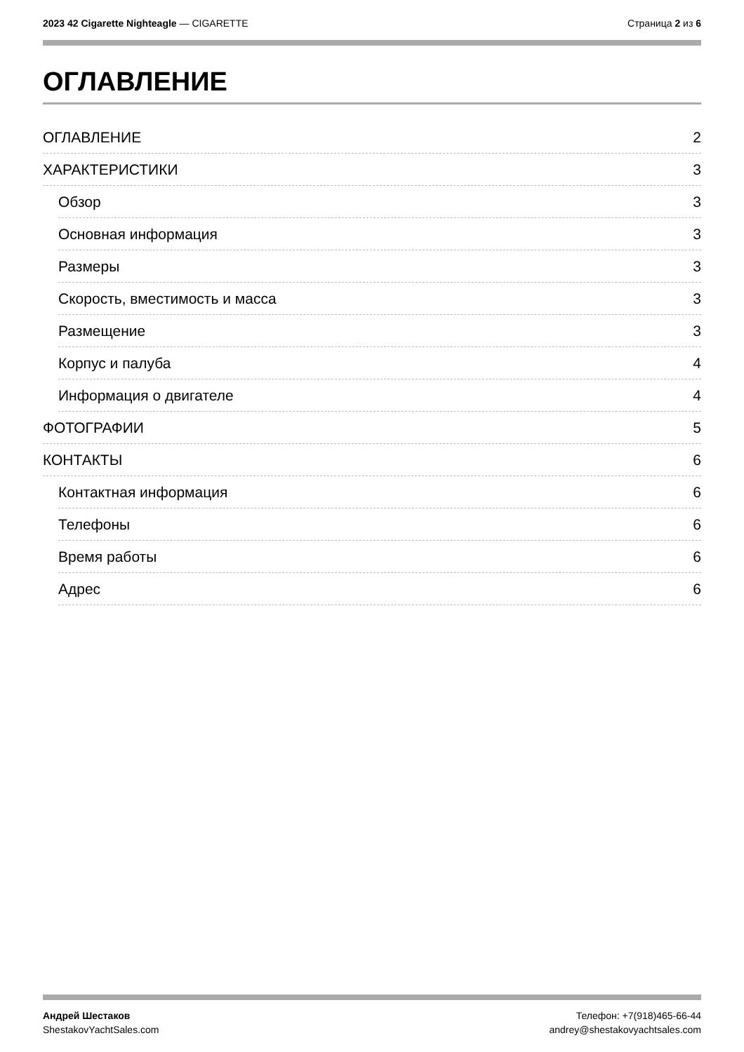2023 42 Cigarette Nighteagle — CIGARETTE
Страница 2 из 6
ОГЛАВЛЕНИЕ
ОГЛАВЛЕНИЕ 2
ХАРАКТЕРИСТИКИ 3
Обзор 3
Основная информация 3
Размеры 3
Скорость, вместимость и масса 3
Размещение 3
Корпус и палуба 4
Информация о двигателе 4
ФОТОГРАФИИ 5
КОНТАКТЫ 6
Контактная информация 6
Телефоны 6
Время работы 6
Адрес 6
Андрей Шестаков
ShestakovYachtSales.com
Телефон: +7(918)465-66-44
andrey@shestakovyachtsales.com